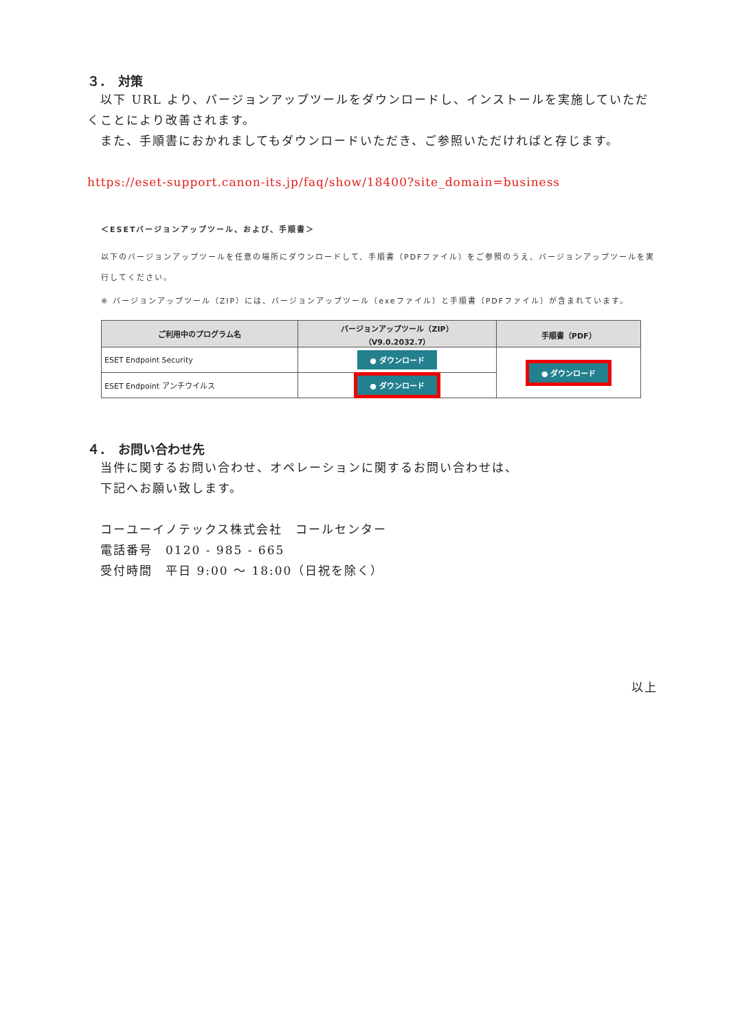３．　対策
　以下 URL より、バージョンアップツールをダウンロードし、インストールを実施していただくことにより改善されます。
　また、手順書におかれましてもダウンロードいただき、ご参照いただければと存じます。
https://eset-support.canon-its.jp/faq/show/18400?site_domain=business
＜ESETバージョンアップツール、および、手順書＞
以下のバージョンアップツールを任意の場所にダウンロードして、手順書（PDFファイル）をご参照のうえ、バージョンアップツールを実行してください。
※ バージョンアップツール（ZIP）には、バージョンアップツール（exeファイル）と手順書（PDFファイル）が含まれています。
| ご利用中のプログラム名 | バージョンアップツール（ZIP） （V9.0.2032.7） | 手順書（PDF） |
| --- | --- | --- |
| ESET Endpoint Security | ● ダウンロード | ● ダウンロード |
| ESET Endpoint アンチウイルス | ● ダウンロード | |
４．　お問い合わせ先
　当件に関するお問い合わせ、オペレーションに関するお問い合わせは、
　下記へお願い致します。
　コーユーイノテックス株式会社　コールセンター
　電話番号　0120 - 985 - 665
　受付時間　平日 9:00 ～ 18:00（日祝を除く）
以上